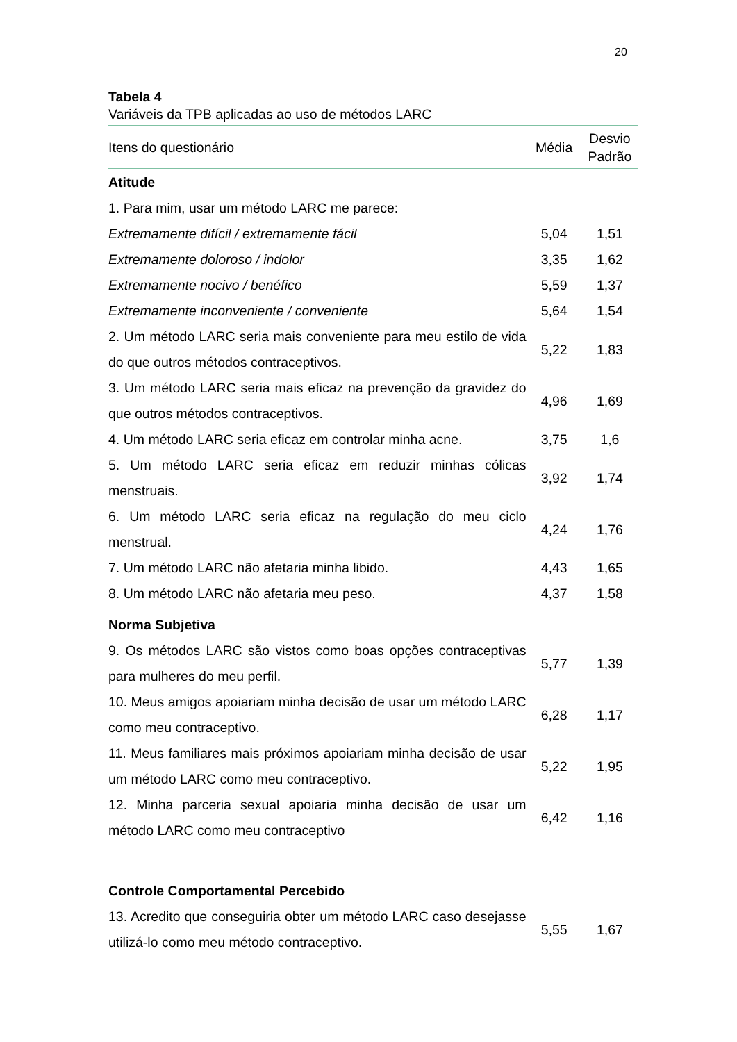20
Tabela 4
Variáveis da TPB aplicadas ao uso de métodos LARC
| Itens do questionário | Média | Desvio Padrão |
| --- | --- | --- |
| Atitude | | |
| 1. Para mim, usar um método LARC me parece: | | |
| Extremamente difícil / extremamente fácil | 5,04 | 1,51 |
| Extremamente doloroso / indolor | 3,35 | 1,62 |
| Extremamente nocivo / benéfico | 5,59 | 1,37 |
| Extremamente inconveniente / conveniente | 5,64 | 1,54 |
| 2. Um método LARC seria mais conveniente para meu estilo de vida do que outros métodos contraceptivos. | 5,22 | 1,83 |
| 3. Um método LARC seria mais eficaz na prevenção da gravidez do que outros métodos contraceptivos. | 4,96 | 1,69 |
| 4. Um método LARC seria eficaz em controlar minha acne. | 3,75 | 1,6 |
| 5. Um método LARC seria eficaz em reduzir minhas cólicas menstruais. | 3,92 | 1,74 |
| 6. Um método LARC seria eficaz na regulação do meu ciclo menstrual. | 4,24 | 1,76 |
| 7. Um método LARC não afetaria minha libido. | 4,43 | 1,65 |
| 8. Um método LARC não afetaria meu peso. | 4,37 | 1,58 |
| Norma Subjetiva | | |
| 9. Os métodos LARC são vistos como boas opções contraceptivas para mulheres do meu perfil. | 5,77 | 1,39 |
| 10. Meus amigos apoiariam minha decisão de usar um método LARC como meu contraceptivo. | 6,28 | 1,17 |
| 11. Meus familiares mais próximos apoiariam minha decisão de usar um método LARC como meu contraceptivo. | 5,22 | 1,95 |
| 12. Minha parceria sexual apoiaria minha decisão de usar um método LARC como meu contraceptivo | 6,42 | 1,16 |
| Controle Comportamental Percebido | | |
| 13. Acredito que conseguiria obter um método LARC caso desejasse utilizá-lo como meu método contraceptivo. | 5,55 | 1,67 |